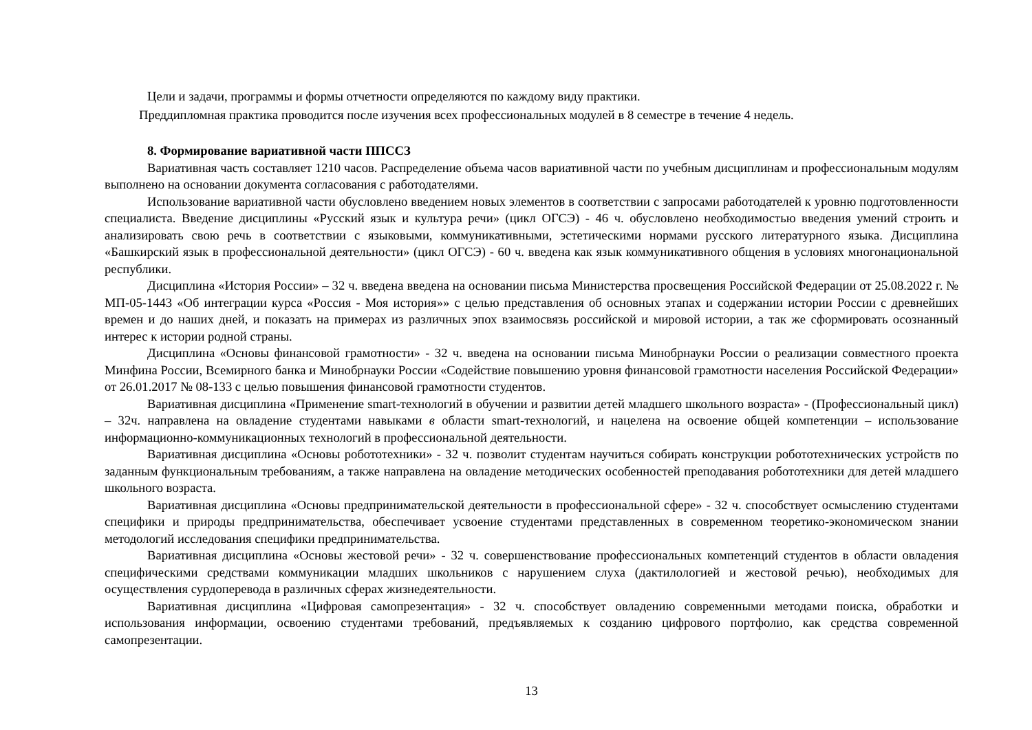Цели и задачи, программы и формы отчетности определяются по каждому виду практики.
Преддипломная практика проводится после изучения всех профессиональных модулей в 8 семестре в течение 4 недель.
8. Формирование вариативной части ППССЗ
Вариативная часть составляет 1210 часов. Распределение объема часов вариативной части по учебным дисциплинам и профессиональным модулям выполнено на основании документа согласования с работодателями.
Использование вариативной части обусловлено введением новых элементов в соответствии с запросами работодателей к уровню подготовленности специалиста. Введение дисциплины «Русский язык и культура речи» (цикл ОГСЭ) - 46 ч. обусловлено необходимостью введения умений строить и анализировать свою речь в соответствии с языковыми, коммуникативными, эстетическими нормами русского литературного языка. Дисциплина «Башкирский язык в профессиональной деятельности» (цикл ОГСЭ) - 60 ч. введена как язык коммуникативного общения в условиях многонациональной республики.
Дисциплина «История России» – 32 ч. введена введена на основании письма Министерства просвещения Российской Федерации от 25.08.2022 г. № МП-05-1443 «Об интеграции курса «Россия - Моя история»» с целью представления об основных этапах и содержании истории России с древнейших времен и до наших дней, и показать на примерах из различных эпох взаимосвязь российской и мировой истории, а так же сформировать осознанный интерес к истории родной страны.
Дисциплина «Основы финансовой грамотности» - 32 ч. введена на основании письма Минобрнауки России о реализации совместного проекта Минфина России, Всемирного банка и Минобрнауки России «Содействие повышению уровня финансовой грамотности населения Российской Федерации» от 26.01.2017 № 08-133 с целью повышения финансовой грамотности студентов.
Вариативная дисциплина «Применение smart-технологий в обучении и развитии детей младшего школьного возраста» - (Профессиональный цикл) – 32ч. направлена на овладение студентами навыками в области smart-технологий, и нацелена на освоение общей компетенции – использование информационно-коммуникационных технологий в профессиональной деятельности.
Вариативная дисциплина «Основы робототехники» - 32 ч. позволит студентам научиться собирать конструкции робототехнических устройств по заданным функциональным требованиям, а также направлена на овладение методических особенностей преподавания робототехники для детей младшего школьного возраста.
Вариативная дисциплина «Основы предпринимательской деятельности в профессиональной сфере» - 32 ч. способствует осмыслению студентами специфики и природы предпринимательства, обеспечивает усвоение студентами представленных в современном теоретико-экономическом знании методологий исследования специфики предпринимательства.
Вариативная дисциплина «Основы жестовой речи» - 32 ч. совершенствование профессиональных компетенций студентов в области овладения специфическими средствами коммуникации младших школьников с нарушением слуха (дактилологией и жестовой речью), необходимых для осуществления сурдоперевода в различных сферах жизнедеятельности.
Вариативная дисциплина «Цифровая самопрезентация» - 32 ч. способствует овладению современными методами поиска, обработки и использования информации, освоению студентами требований, предъявляемых к созданию цифрового портфолио, как средства современной самопрезентации.
13